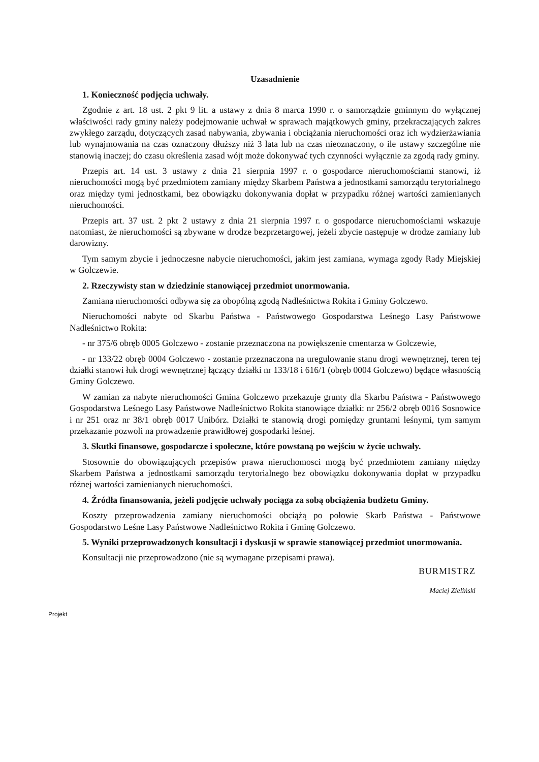Uzasadnienie
1. Konieczność podjęcia uchwały.
Zgodnie z art. 18 ust. 2 pkt 9 lit. a ustawy z dnia 8 marca 1990 r. o samorządzie gminnym do wyłącznej właściwości rady gminy należy podejmowanie uchwał w sprawach majątkowych gminy, przekraczających zakres zwykłego zarządu, dotyczących zasad nabywania, zbywania i obciążania nieruchomości oraz ich wydzierżawiania lub wynajmowania na czas oznaczony dłuższy niż 3 lata lub na czas nieoznaczony, o ile ustawy szczególne nie stanowią inaczej; do czasu określenia zasad wójt może dokonywać tych czynności wyłącznie za zgodą rady gminy.
Przepis art. 14 ust. 3 ustawy z dnia 21 sierpnia 1997 r. o gospodarce nieruchomościami stanowi, iż nieruchomości mogą być przedmiotem zamiany między Skarbem Państwa a jednostkami samorządu terytorialnego oraz między tymi jednostkami, bez obowiązku dokonywania dopłat w przypadku różnej wartości zamienianych nieruchomości.
Przepis art. 37 ust. 2 pkt 2 ustawy z dnia 21 sierpnia 1997 r. o gospodarce nieruchomościami wskazuje natomiast, że nieruchomości są zbywane w drodze bezprzetargowej, jeżeli zbycie następuje w drodze zamiany lub darowizny.
Tym samym zbycie i jednoczesne nabycie nieruchomości, jakim jest zamiana, wymaga zgody Rady Miejskiej w Golczewie.
2. Rzeczywisty stan w dziedzinie stanowiącej przedmiot unormowania.
Zamiana nieruchomości odbywa się za obopólną zgodą Nadleśnictwa Rokita i Gminy Golczewo.
Nieruchomości nabyte od Skarbu Państwa - Państwowego Gospodarstwa Leśnego Lasy Państwowe Nadleśnictwo Rokita:
- nr 375/6 obręb 0005 Golczewo - zostanie przeznaczona na powiększenie cmentarza w Golczewie,
- nr 133/22 obręb 0004 Golczewo - zostanie przeznaczona na uregulowanie stanu drogi wewnętrznej, teren tej działki stanowi łuk drogi wewnętrznej łączący działki nr 133/18 i 616/1 (obręb 0004 Golczewo) będące własnością Gminy Golczewo.
W zamian za nabyte nieruchomości Gmina Golczewo przekazuje grunty dla Skarbu Państwa - Państwowego Gospodarstwa Leśnego Lasy Państwowe Nadleśnictwo Rokita stanowiące działki: nr 256/2 obręb 0016 Sosnowice i nr 251 oraz nr 38/1 obręb 0017 Unibórz. Działki te stanowią drogi pomiędzy gruntami leśnymi, tym samym przekazanie pozwoli na prowadzenie prawidłowej gospodarki leśnej.
3. Skutki finansowe, gospodarcze i społeczne, które powstaną po wejściu w życie uchwały.
Stosownie do obowiązujących przepisów prawa nieruchomosci mogą być przedmiotem zamiany między Skarbem Państwa a jednostkami samorządu terytorialnego bez obowiązku dokonywania dopłat w przypadku różnej wartości zamienianych nieruchomości.
4. Źródła finansowania, jeżeli podjęcie uchwały pociąga za sobą obciążenia budżetu Gminy.
Koszty przeprowadzenia zamiany nieruchomości obciążą po połowie Skarb Państwa - Państwowe Gospodarstwo Leśne Lasy Państwowe Nadleśnictwo Rokita i Gminę Golczewo.
5. Wyniki przeprowadzonych konsultacji i dyskusji w sprawie stanowiącej przedmiot unormowania.
Konsultacji nie przeprowadzono (nie są wymagane przepisami prawa).
BURMISTRZ
Maciej Zieliński
Projekt